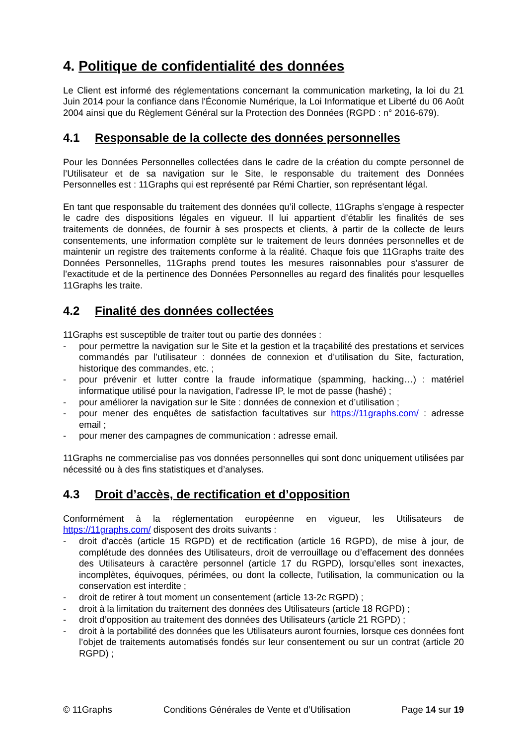4. Politique de confidentialité des données
Le Client est informé des réglementations concernant la communication marketing, la loi du 21 Juin 2014 pour la confiance dans l'Économie Numérique, la Loi Informatique et Liberté du 06 Août 2004 ainsi que du Règlement Général sur la Protection des Données (RGPD : n° 2016-679).
4.1 Responsable de la collecte des données personnelles
Pour les Données Personnelles collectées dans le cadre de la création du compte personnel de l’Utilisateur et de sa navigation sur le Site, le responsable du traitement des Données Personnelles est : 11Graphs qui est représenté par Rémi Chartier, son représentant légal.
En tant que responsable du traitement des données qu’il collecte, 11Graphs s’engage à respecter le cadre des dispositions légales en vigueur. Il lui appartient d’établir les finalités de ses traitements de données, de fournir à ses prospects et clients, à partir de la collecte de leurs consentements, une information complète sur le traitement de leurs données personnelles et de maintenir un registre des traitements conforme à la réalité. Chaque fois que 11Graphs traite des Données Personnelles, 11Graphs prend toutes les mesures raisonnables pour s’assurer de l’exactitude et de la pertinence des Données Personnelles au regard des finalités pour lesquelles 11Graphs les traite.
4.2 Finalité des données collectées
11Graphs est susceptible de traiter tout ou partie des données :
- pour permettre la navigation sur le Site et la gestion et la traçabilité des prestations et services commandés par l’utilisateur : données de connexion et d’utilisation du Site, facturation, historique des commandes, etc. ;
- pour prévenir et lutter contre la fraude informatique (spamming, hacking…) : matériel informatique utilisé pour la navigation, l’adresse IP, le mot de passe (hashé) ;
- pour améliorer la navigation sur le Site : données de connexion et d’utilisation ;
- pour mener des enquêtes de satisfaction facultatives sur https://11graphs.com/ : adresse email ;
- pour mener des campagnes de communication : adresse email.
11Graphs ne commercialise pas vos données personnelles qui sont donc uniquement utilisées par nécessité ou à des fins statistiques et d’analyses.
4.3 Droit d’accès, de rectification et d’opposition
Conformément à la réglementation européenne en vigueur, les Utilisateurs de https://11graphs.com/ disposent des droits suivants :
- droit d'accès (article 15 RGPD) et de rectification (article 16 RGPD), de mise à jour, de complétude des données des Utilisateurs, droit de verrouillage ou d’effacement des données des Utilisateurs à caractère personnel (article 17 du RGPD), lorsqu’elles sont inexactes, incomplètes, équivoques, périmées, ou dont la collecte, l'utilisation, la communication ou la conservation est interdite ;
- droit de retirer à tout moment un consentement (article 13-2c RGPD) ;
- droit à la limitation du traitement des données des Utilisateurs (article 18 RGPD) ;
- droit d’opposition au traitement des données des Utilisateurs (article 21 RGPD) ;
- droit à la portabilité des données que les Utilisateurs auront fournies, lorsque ces données font l’objet de traitements automatisés fondés sur leur consentement ou sur un contrat (article 20 RGPD) ;
© 11Graphs Conditions Générales de Vente et d’Utilisation Page 14 sur 19